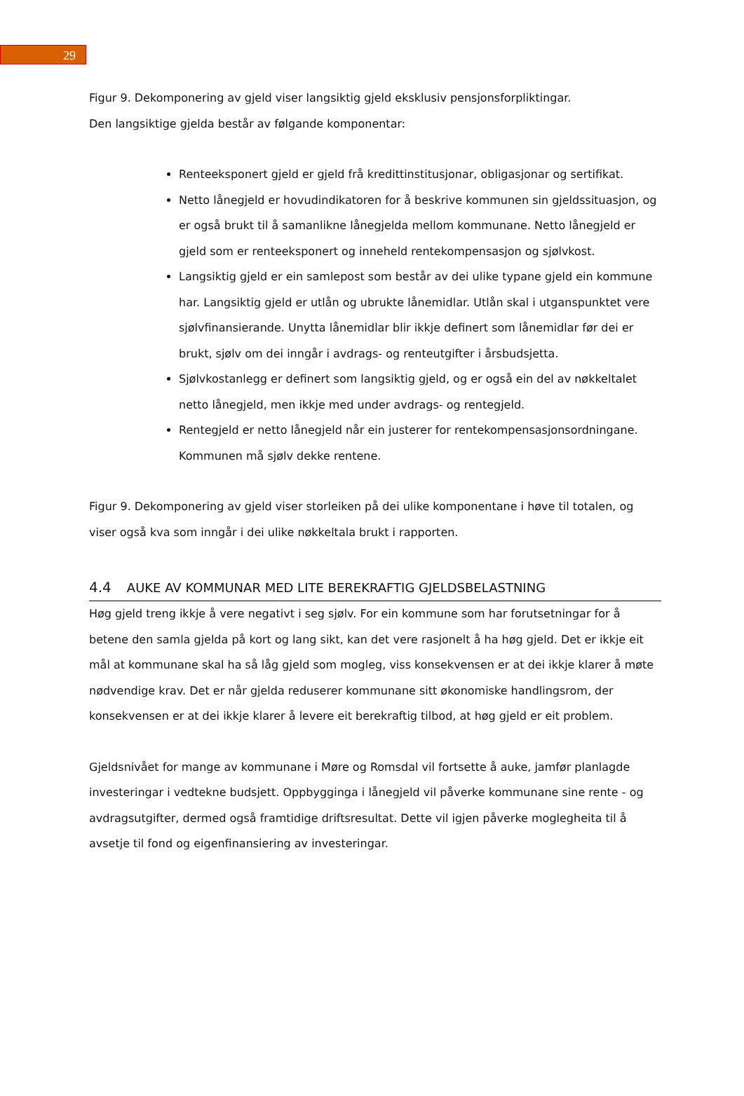29
Figur 9. Dekomponering av gjeld viser langsiktig gjeld eksklusiv pensjonsforpliktingar.
Den langsiktige gjelda består av følgande komponentar:
Renteeksponert gjeld er gjeld frå kredittinstitusjonar, obligasjonar og sertifikat.
Netto lånegjeld er hovudindikatoren for å beskrive kommunen sin gjeldssituasjon, og er også brukt til å samanlikne lånegjelda mellom kommunane. Netto lånegjeld er gjeld som er renteeksponert og inneheld rentekompensasjon og sjølvkost.
Langsiktig gjeld er ein samlepost som består av dei ulike typane gjeld ein kommune har. Langsiktig gjeld er utlån og ubrukte lånemidlar. Utlån skal i utganspunktet vere sjølvfinansierande. Unytta lånemidlar blir ikkje definert som lånemidlar før dei er brukt, sjølv om dei inngår i avdrags- og renteutgifter i årsbudsjetta.
Sjølvkostanlegg er definert som langsiktig gjeld, og er også ein del av nøkkeltalet netto lånegjeld, men ikkje med under avdrags- og rentegjeld.
Rentegjeld er netto lånegjeld når ein justerer for rentekompensasjonsordningane. Kommunen må sjølv dekke rentene.
Figur 9. Dekomponering av gjeld viser storleiken på dei ulike komponentane i høve til totalen, og viser også kva som inngår i dei ulike nøkkeltala brukt i rapporten.
4.4 AUKE AV KOMMUNAR MED LITE BEREKRAFTIG GJELDSBELASTNING
Høg gjeld treng ikkje å vere negativt i seg sjølv. For ein kommune som har forutsetningar for å betene den samla gjelda på kort og lang sikt, kan det vere rasjonelt å ha høg gjeld. Det er ikkje eit mål at kommunane skal ha så låg gjeld som mogleg, viss konsekvensen er at dei ikkje klarer å møte nødvendige krav. Det er når gjelda reduserer kommunane sitt økonomiske handlingsrom, der konsekvensen er at dei ikkje klarer å levere eit berekraftig tilbod, at høg gjeld er eit problem.
Gjeldsnivået for mange av kommunane i Møre og Romsdal vil fortsette å auke, jamfør planlagde investeringar i vedtekne budsjett. Oppbygginga i lånegjeld vil påverke kommunane sine rente - og avdragsutgifter, dermed også framtidige driftsresultat. Dette vil igjen påverke moglegheita til å avsetje til fond og eigenfinansiering av investeringar.